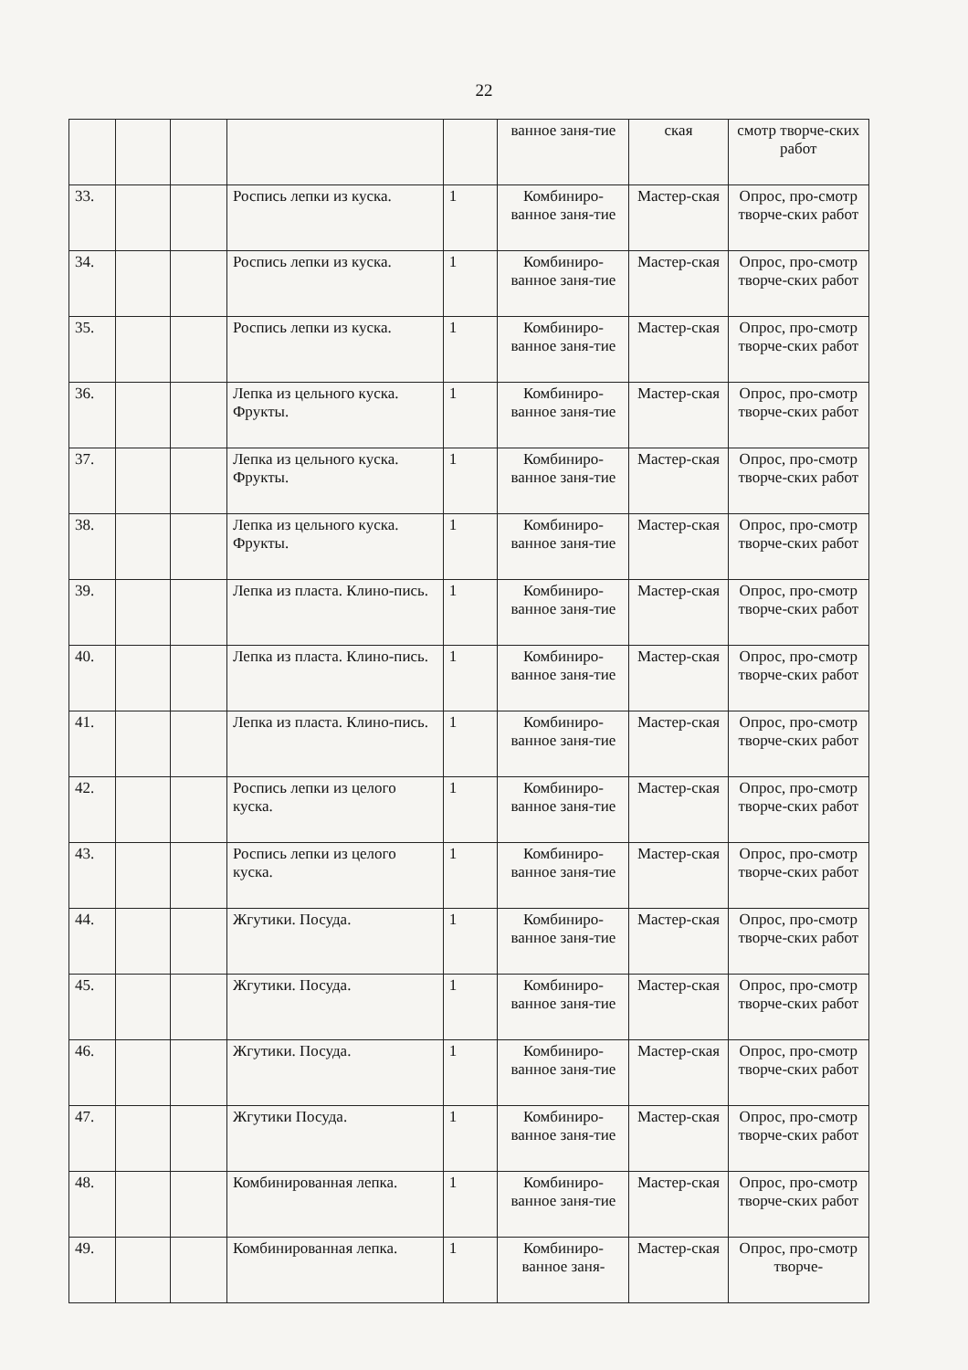22
| | | | | | ванное заня-тие | ская | смотр творче-ских работ |
| 33. | | | Роспись лепки из куска. | 1 | Комбиниро-ванное заня-тие | Мастер-ская | Опрос, про-смотр творче-ских работ |
| 34. | | | Роспись лепки из куска. | 1 | Комбиниро-ванное заня-тие | Мастер-ская | Опрос, про-смотр творче-ских работ |
| 35. | | | Роспись лепки из куска. | 1 | Комбиниро-ванное заня-тие | Мастер-ская | Опрос, про-смотр творче-ских работ |
| 36. | | | Лепка из цельного куска. Фрукты. | 1 | Комбиниро-ванное заня-тие | Мастер-ская | Опрос, про-смотр творче-ских работ |
| 37. | | | Лепка из цельного куска. Фрукты. | 1 | Комбиниро-ванное заня-тие | Мастер-ская | Опрос, про-смотр творче-ских работ |
| 38. | | | Лепка из цельного куска. Фрукты. | 1 | Комбиниро-ванное заня-тие | Мастер-ская | Опрос, про-смотр творче-ских работ |
| 39. | | | Лепка из пласта. Клино-пись. | 1 | Комбиниро-ванное заня-тие | Мастер-ская | Опрос, про-смотр творче-ских работ |
| 40. | | | Лепка из пласта. Клино-пись. | 1 | Комбиниро-ванное заня-тие | Мастер-ская | Опрос, про-смотр творче-ских работ |
| 41. | | | Лепка из пласта. Клино-пись. | 1 | Комбиниро-ванное заня-тие | Мастер-ская | Опрос, про-смотр творче-ских работ |
| 42. | | | Роспись лепки из целого куска. | 1 | Комбиниро-ванное заня-тие | Мастер-ская | Опрос, про-смотр творче-ских работ |
| 43. | | | Роспись лепки из целого куска. | 1 | Комбиниро-ванное заня-тие | Мастер-ская | Опрос, про-смотр творче-ских работ |
| 44. | | | Жгутики. Посуда. | 1 | Комбиниро-ванное заня-тие | Мастер-ская | Опрос, про-смотр творче-ских работ |
| 45. | | | Жгутики. Посуда. | 1 | Комбиниро-ванное заня-тие | Мастер-ская | Опрос, про-смотр творче-ских работ |
| 46. | | | Жгутики. Посуда. | 1 | Комбиниро-ванное заня-тие | Мастер-ская | Опрос, про-смотр творче-ских работ |
| 47. | | | Жгутики Посуда. | 1 | Комбиниро-ванное заня-тие | Мастер-ская | Опрос, про-смотр творче-ских работ |
| 48. | | | Комбинированная лепка. | 1 | Комбиниро-ванное заня-тие | Мастер-ская | Опрос, про-смотр творче-ских работ |
| 49. | | | Комбинированная лепка. | 1 | Комбиниро-ванное заня- | Мастер-ская | Опрос, про-смотр творче- |